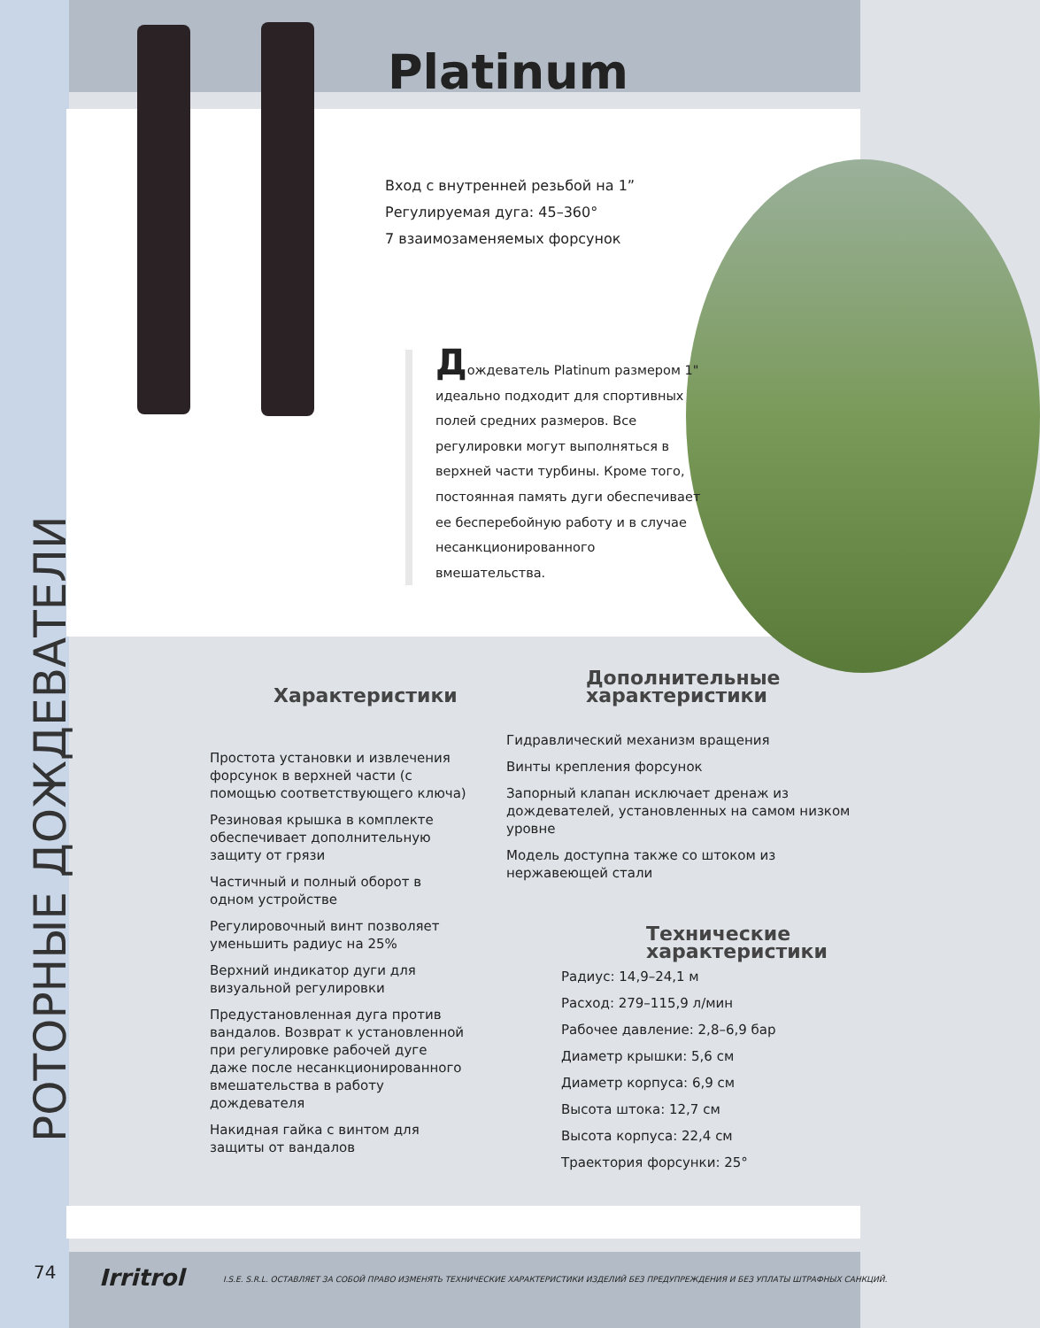Platinum
Вход с внутренней резьбой на 1”
Регулируемая дуга: 45–360°
7 взаимозаменяемых форсунок
Дождеватель Platinum размером 1" идеально подходит для спортивных полей средних размеров. Все регулировки могут выполняться в верхней части турбины. Кроме того, постоянная память дуги обеспечивает ее бесперебойную работу и в случае несанкционированного вмешательства.
РОТОРНЫЕ ДОЖДЕВАТЕЛИ
Характеристики
Простота установки и извлечения форсунок в верхней части (с помощью соответствующего ключа)
Резиновая крышка в комплекте обеспечивает дополнительную защиту от грязи
Частичный и полный оборот в одном устройстве
Регулировочный винт позволяет уменьшить радиус на 25%
Верхний индикатор дуги для визуальной регулировки
Предустановленная дуга против вандалов. Возврат к установленной при регулировке рабочей дуге даже после несанкционированного вмешательства в работу дождевателя
Накидная гайка с винтом для защиты от вандалов
Дополнительные
характеристики
Гидравлический механизм вращения
Винты крепления форсунок
Запорный клапан исключает дренаж из дождевателей, установленных на самом низком уровне
Модель доступна также со штоком из нержавеющей стали
Технические
характеристики
Радиус: 14,9–24,1 м
Расход: 279–115,9 л/мин
Рабочее давление: 2,8–6,9 бар
Диаметр крышки: 5,6 см
Диаметр корпуса: 6,9 см
Высота штока: 12,7 см
Высота корпуса: 22,4 см
Траектория форсунки: 25°
74 Irritrol
I.S.E. S.R.L. ОСТАВЛЯЕТ ЗА СОБОЙ ПРАВО ИЗМЕНЯТЬ ТЕХНИЧЕСКИЕ ХАРАКТЕРИСТИКИ ИЗДЕЛИЙ БЕЗ ПРЕДУПРЕЖДЕНИЯ И БЕЗ УПЛАТЫ ШТРАФНЫХ САНКЦИЙ.